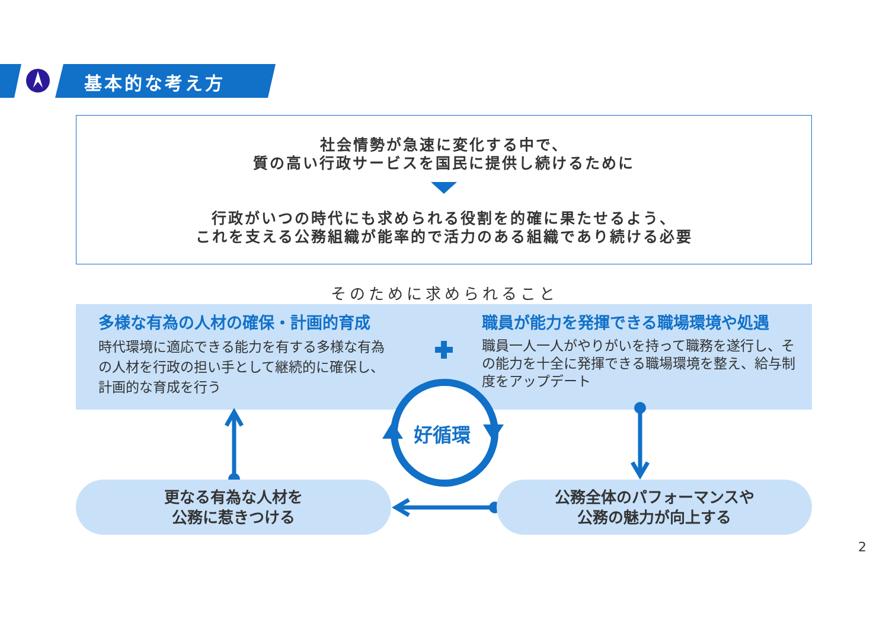基本的な考え方
社会情勢が急速に変化する中で、
質の高い行政サービスを国民に提供し続けるために
行政がいつの時代にも求められる役割を的確に果たせるよう、
これを支える公務組織が能率的で活力のある組織であり続ける必要
そのために求められること
多様な有為の人材の確保・計画的育成
時代環境に適応できる能力を有する多様な有為の人材を行政の担い手として継続的に確保し、計画的な育成を行う
職員が能力を発揮できる職場環境や処遇
職員一人一人がやりがいを持って職務を遂行し、その能力を十全に発揮できる職場環境を整え、給与制度をアップデート
好循環
更なる有為な人材を
公務に惹きつける
公務全体のパフォーマンスや
公務の魅力が向上する
2